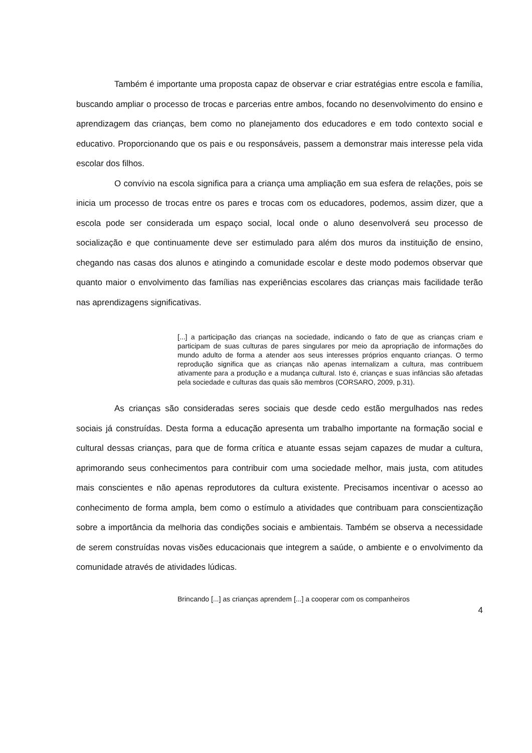Também é importante uma proposta capaz de observar e criar estratégias entre escola e família, buscando ampliar o processo de trocas e parcerias entre ambos, focando no desenvolvimento do ensino e aprendizagem das crianças, bem como no planejamento dos educadores e em todo contexto social e educativo. Proporcionando que os pais e ou responsáveis, passem a demonstrar mais interesse pela vida escolar dos filhos.
O convívio na escola significa para a criança uma ampliação em sua esfera de relações, pois se inicia um processo de trocas entre os pares e trocas com os educadores, podemos, assim dizer, que a escola pode ser considerada um espaço social, local onde o aluno desenvolverá seu processo de socialização e que continuamente deve ser estimulado para além dos muros da instituição de ensino, chegando nas casas dos alunos e atingindo a comunidade escolar e deste modo podemos observar que quanto maior o envolvimento das famílias nas experiências escolares das crianças mais facilidade terão nas aprendizagens significativas.
[...] a participação das crianças na sociedade, indicando o fato de que as crianças criam e participam de suas culturas de pares singulares por meio da apropriação de informações do mundo adulto de forma a atender aos seus interesses próprios enquanto crianças. O termo reprodução significa que as crianças não apenas internalizam a cultura, mas contribuem ativamente para a produção e a mudança cultural. Isto é, crianças e suas infâncias são afetadas pela sociedade e culturas das quais são membros (CORSARO, 2009, p.31).
As crianças são consideradas seres sociais que desde cedo estão mergulhados nas redes sociais já construídas. Desta forma a educação apresenta um trabalho importante na formação social e cultural dessas crianças, para que de forma crítica e atuante essas sejam capazes de mudar a cultura, aprimorando seus conhecimentos para contribuir com uma sociedade melhor, mais justa, com atitudes mais conscientes e não apenas reprodutores da cultura existente. Precisamos incentivar o acesso ao conhecimento de forma ampla, bem como o estímulo a atividades que contribuam para conscientização sobre a importância da melhoria das condições sociais e ambientais. Também se observa a necessidade de serem construídas novas visões educacionais que integrem a saúde, o ambiente e o envolvimento da comunidade através de atividades lúdicas.
Brincando [...] as crianças aprendem [...] a cooperar com os companheiros
4